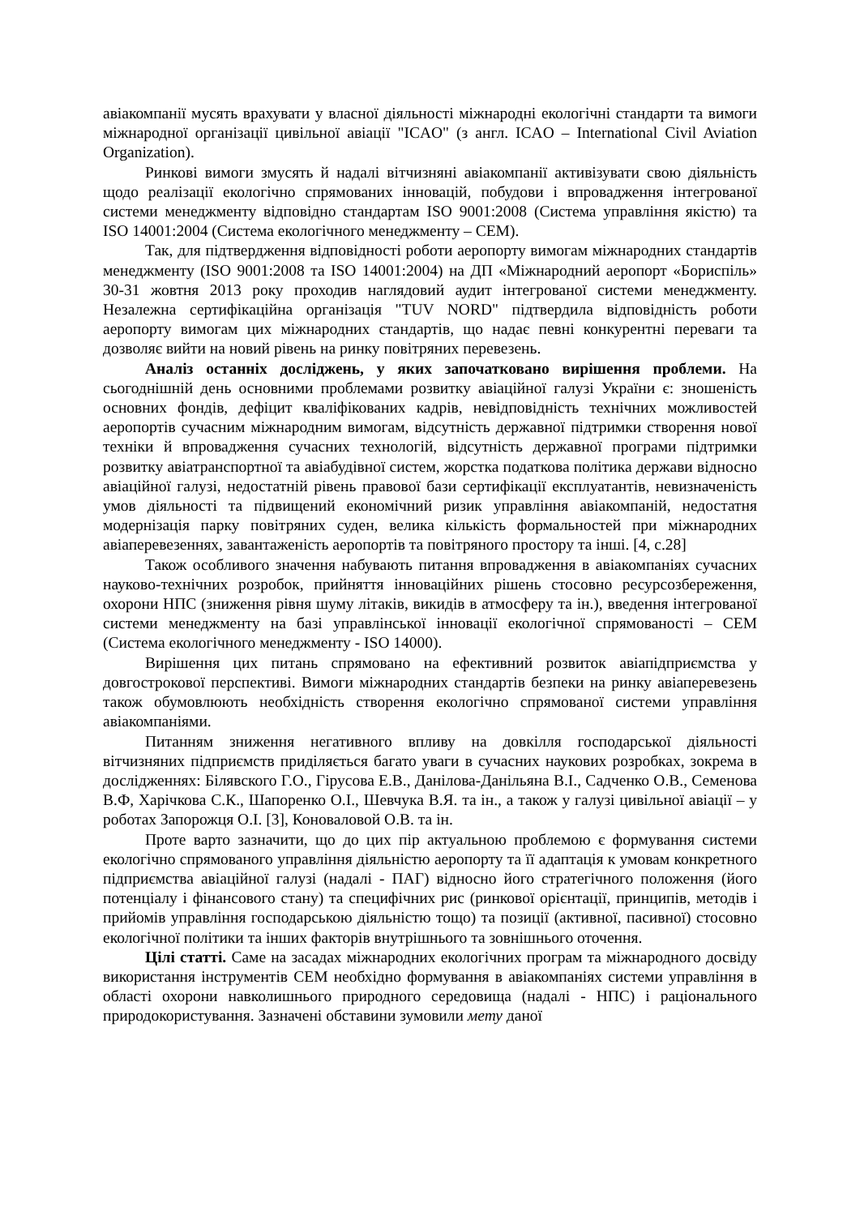авіакомпанії мусять врахувати у власної діяльності міжнародні екологічні стандарти та вимоги міжнародної організації цивільної авіації "ICAO" (з англ. ICAO – International Civil Aviation Organization).
Ринкові вимоги змусять й надалі вітчизняні авіакомпанії активізувати свою діяльність щодо реалізації екологічно спрямованих інновацій, побудови і впровадження інтегрованої системи менеджменту відповідно стандартам ISO 9001:2008 (Система управління якістю) та ISO 14001:2004 (Система екологічного менеджменту – СЕМ).
Так, для підтвердження відповідності роботи аеропорту вимогам міжнародних стандартів менеджменту (ISO 9001:2008 та ISO 14001:2004) на ДП «Міжнародний аеропорт «Бориспіль» 30-31 жовтня 2013 року проходив наглядовий аудит інтегрованої системи менеджменту. Незалежна сертифікаційна організація "TUV NORD" підтвердила відповідність роботи аеропорту вимогам цих міжнародних стандартів, що надає певні конкурентні переваги та дозволяє вийти на новий рівень на ринку повітряних перевезень.
Аналіз останніх досліджень, у яких започатковано вирішення проблеми. На сьогоднішній день основними проблемами розвитку авіаційної галузі України є: зношеність основних фондів, дефіцит кваліфікованих кадрів, невідповідність технічних можливостей аеропортів сучасним міжнародним вимогам, відсутність державної підтримки створення нової техніки й впровадження сучасних технологій, відсутність державної програми підтримки розвитку авіатранспортної та авіабудівної систем, жорстка податкова політика держави відносно авіаційної галузі, недостатній рівень правової бази сертифікації експлуатантів, невизначеність умов діяльності та підвищений економічний ризик управління авіакомпаній, недостатня модернізація парку повітряних суден, велика кількість формальностей при міжнародних авіаперевезеннях, завантаженість аеропортів та повітряного простору та інші. [4, с.28]
Також особливого значення набувають питання впровадження в авіакомпаніях сучасних науково-технічних розробок, прийняття інноваційних рішень стосовно ресурсозбереження, охорони НПС (зниження рівня шуму літаків, викидів в атмосферу та ін.), введення інтегрованої системи менеджменту на базі управлінської інновації екологічної спрямованості – СЕМ (Система екологічного менеджменту - ISO 14000).
Вирішення цих питань спрямовано на ефективний розвиток авіапідприємства у довгострокової перспективі. Вимоги міжнародних стандартів безпеки на ринку авіаперевезень також обумовлюють необхідність створення екологічно спрямованої системи управління авіакомпаніями.
Питанням зниження негативного впливу на довкілля господарської діяльності вітчизняних підприємств приділяється багато уваги в сучасних наукових розробках, зокрема в дослідженнях: Білявского Г.О., Гірусова Е.В., Данілова-Данільяна В.І., Садченко О.В., Семенова В.Ф, Харічкова С.К., Шапоренко О.І., Шевчука В.Я. та ін., а також у галузі цивільної авіації – у роботах Запорожця О.І. [3], Коноваловой О.В. та ін.
Проте варто зазначити, що до цих пір актуальною проблемою є формування системи екологічно спрямованого управління діяльністю аеропорту та її адаптація к умовам конкретного підприємства авіаційної галузі (надалі - ПАГ) відносно його стратегічного положення (його потенціалу і фінансового стану) та специфічних рис (ринкової орієнтації, принципів, методів і прийомів управління господарською діяльністю тощо) та позиції (активної, пасивної) стосовно екологічної політики та інших факторів внутрішнього та зовнішнього оточення.
Цілі статті. Саме на засадах міжнародних екологічних програм та міжнародного досвіду використання інструментів СЕМ необхідно формування в авіакомпаніях системи управління в області охорони навколишнього природного середовища (надалі - НПС) і раціонального природокористування. Зазначені обставини зумовили мету даної